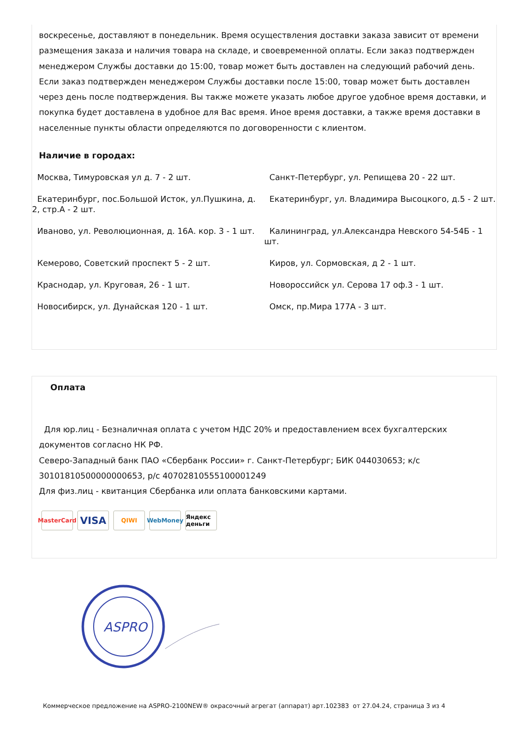воскресенье, доставляют в понедельник. Время осуществления доставки заказа зависит от времени размещения заказа и наличия товара на складе, и своевременной оплаты. Если заказ подтвержден менеджером Службы доставки до 15:00, товар может быть доставлен на следующий рабочий день. Если заказ подтвержден менеджером Службы доставки после 15:00, товар может быть доставлен через день после подтверждения. Вы также можете указать любое другое удобное время доставки, и покупка будет доставлена в удобное для Вас время. Иное время доставки, а также время доставки в населенные пункты области определяются по договоренности с клиентом.
Наличие в городах:
| Москва, Тимуровская ул д. 7 - 2 шт. | Санкт-Петербург, ул. Репищева 20 - 22 шт. |
| Екатеринбург, пос.Большой Исток, ул.Пушкина, д. 2, стр.А - 2 шт. | Екатеринбург, ул. Владимира Высоцкого, д.5 - 2 шт. |
| Иваново, ул. Революционная, д. 16А. кор. 3 - 1 шт. | Калининград, ул.Александра Невского 54-54Б - 1 шт. |
| Кемерово, Советский проспект 5 - 2 шт. | Киров, ул. Сормовская, д 2 - 1 шт. |
| Краснодар, ул. Круговая, 26 - 1 шт. | Новороссийск ул. Серова 17 оф.3 - 1 шт. |
| Новосибирск, ул. Дунайская 120 - 1 шт. | Омск, пр.Мира 177А - 3 шт. |
Оплата
Для юр.лиц - Безналичная оплата с учетом НДС 20% и предоставлением всех бухгалтерских документов согласно НК РФ.
Северо-Западный банк ПАО «Сбербанк России» г. Санкт-Петербург; БИК 044030653; к/с 30101810500000000653, р/с 40702810555100001249
Для физ.лиц - квитанция Сбербанка или оплата банковскими картами.
MasterCard VISA QIWI WebMoney Яндекс деньги
ASPRO
Коммерческое предложение на ASPRO-2100NEW® окрасочный агрегат (аппарат) арт.102383 от 27.04.24, страница 3 из 4